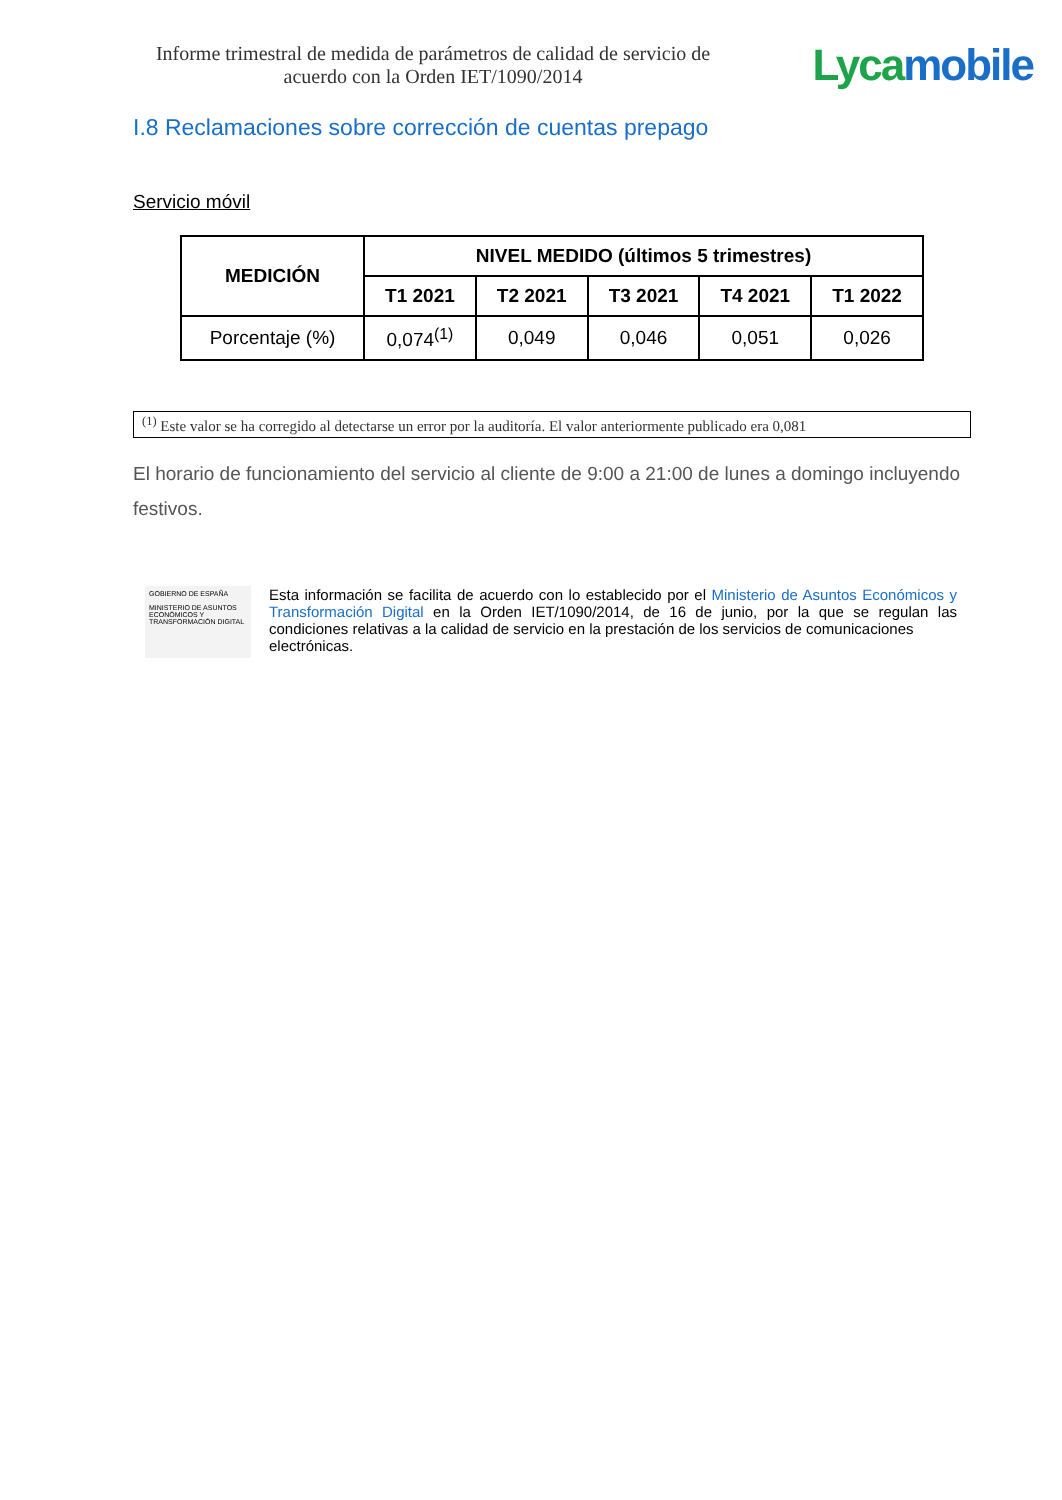Informe trimestral de medida de parámetros de calidad de servicio de
acuerdo con la Orden IET/1090/2014
Lyca mobile
I.8 Reclamaciones sobre corrección de cuentas prepago
Servicio móvil
| MEDICIÓN | NIVEL MEDIDO (últimos 5 trimestres) | | | | |
| --- | --- | --- | --- | --- | --- |
| | T1 2021 | T2 2021 | T3 2021 | T4 2021 | T1 2022 |
| Porcentaje (%) | 0,074<sup>(1)</sup> | 0,049 | 0,046 | 0,051 | 0,026 |
<sup>(1)</sup> Este valor se ha corregido al detectarse un error por la auditoría. El valor anteriormente publicado era 0,081
El horario de funcionamiento del servicio al cliente de 9:00 a 21:00 de lunes a domingo incluyendo festivos.
GOBIERNO DE ESPAÑA
MINISTERIO DE ASUNTOS ECONÓMICOS Y TRANSFORMACIÓN DIGITAL
Esta información se facilita de acuerdo con lo establecido por el Ministerio de Asuntos Económicos y Transformación Digital en la Orden IET/1090/2014, de 16 de junio, por la que se regulan las condiciones relativas a la calidad de servicio en la prestación de los servicios de comunicaciones
electrónicas.